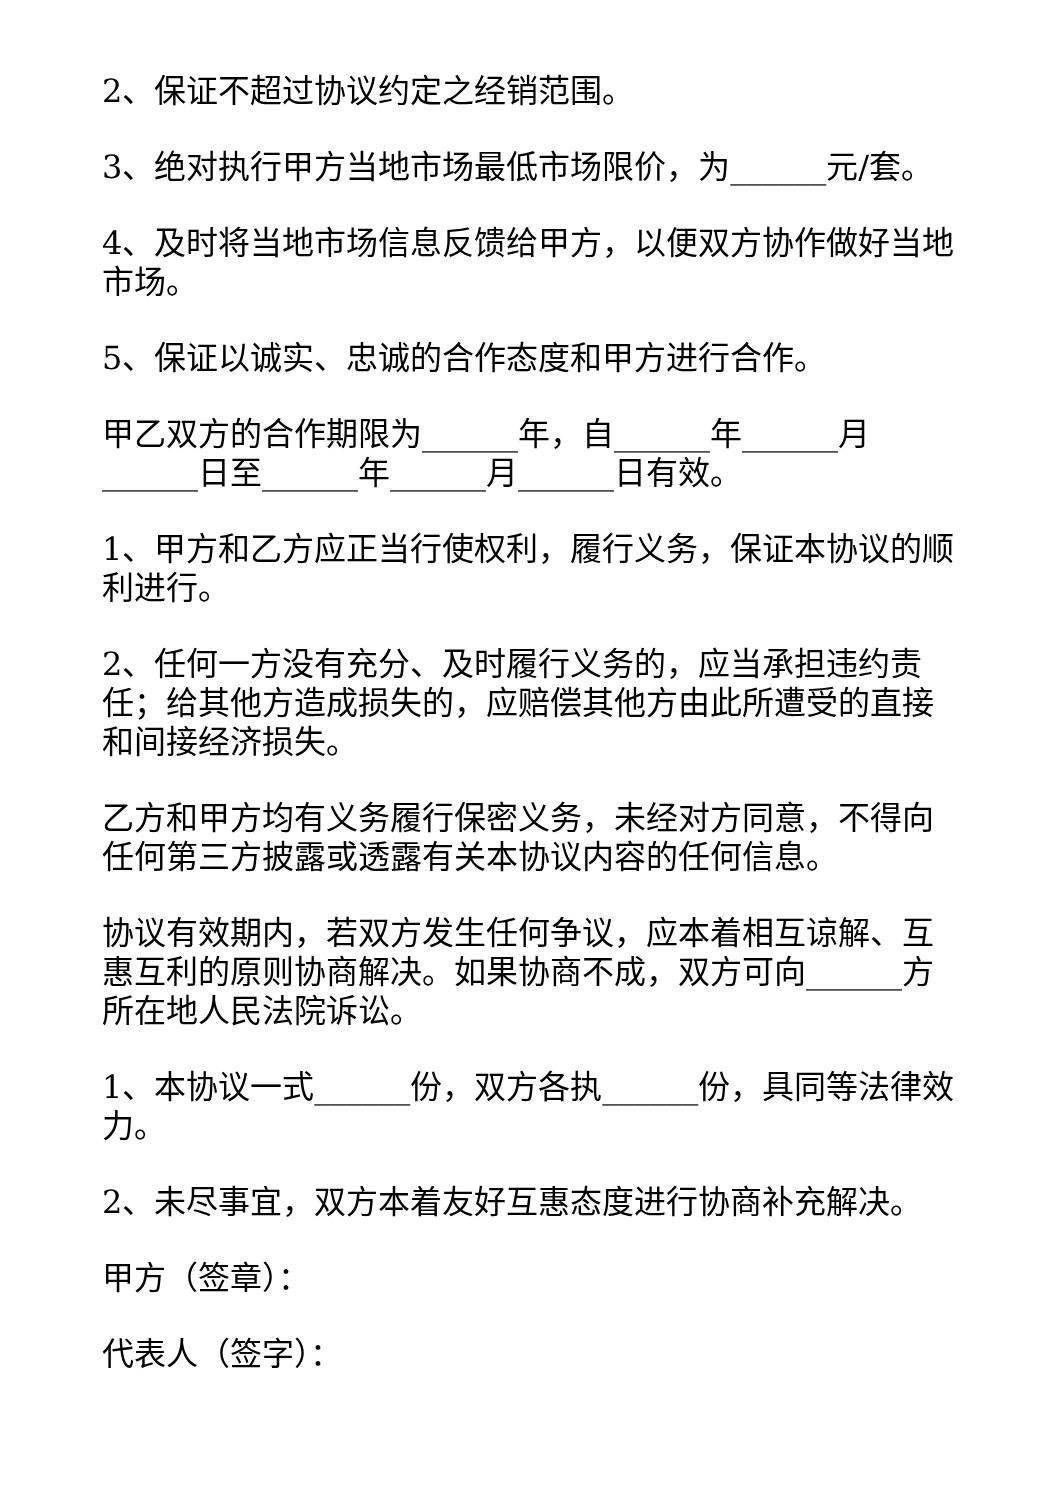2、保证不超过协议约定之经销范围。
3、绝对执行甲方当地市场最低市场限价，为______元/套。
4、及时将当地市场信息反馈给甲方，以便双方协作做好当地市场。
5、保证以诚实、忠诚的合作态度和甲方进行合作。
甲乙双方的合作期限为______年，自______年______月______日至______年______月______日有效。
1、甲方和乙方应正当行使权利，履行义务，保证本协议的顺利进行。
2、任何一方没有充分、及时履行义务的，应当承担违约责任；给其他方造成损失的，应赔偿其他方由此所遭受的直接和间接经济损失。
乙方和甲方均有义务履行保密义务，未经对方同意，不得向任何第三方披露或透露有关本协议内容的任何信息。
协议有效期内，若双方发生任何争议，应本着相互谅解、互惠互利的原则协商解决。如果协商不成，双方可向______方所在地人民法院诉讼。
1、本协议一式______份，双方各执______份，具同等法律效力。
2、未尽事宜，双方本着友好互惠态度进行协商补充解决。
甲方（签章）：
代表人（签字）：